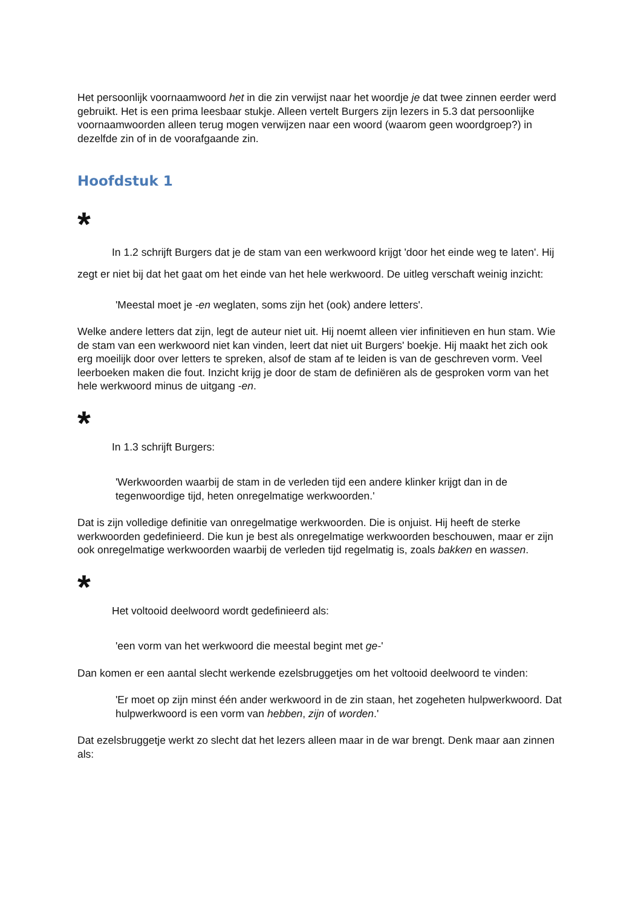Het persoonlijk voornaamwoord het in die zin verwijst naar het woordje je dat twee zinnen eerder werd gebruikt. Het is een prima leesbaar stukje. Alleen vertelt Burgers zijn lezers in 5.3 dat persoonlijke voornaamwoorden alleen terug mogen verwijzen naar een woord (waarom geen woordgroep?) in dezelfde zin of in de voorafgaande zin.
Hoofdstuk 1
*
In 1.2 schrijft Burgers dat je de stam van een werkwoord krijgt 'door het einde weg te laten'. Hij zegt er niet bij dat het gaat om het einde van het hele werkwoord. De uitleg verschaft weinig inzicht:
'Meestal moet je -en weglaten, soms zijn het (ook) andere letters'.
Welke andere letters dat zijn, legt de auteur niet uit. Hij noemt alleen vier infinitieven en hun stam. Wie de stam van een werkwoord niet kan vinden, leert dat niet uit Burgers' boekje. Hij maakt het zich ook erg moeilijk door over letters te spreken, alsof de stam af te leiden is van de geschreven vorm. Veel leerboeken maken die fout. Inzicht krijg je door de stam de definiëren als de gesproken vorm van het hele werkwoord minus de uitgang -en.
*
In 1.3 schrijft Burgers:
'Werkwoorden waarbij de stam in de verleden tijd een andere klinker krijgt dan in de tegenwoordige tijd, heten onregelmatige werkwoorden.'
Dat is zijn volledige definitie van onregelmatige werkwoorden. Die is onjuist. Hij heeft de sterke werkwoorden gedefinieerd. Die kun je best als onregelmatige werkwoorden beschouwen, maar er zijn ook onregelmatige werkwoorden waarbij de verleden tijd regelmatig is, zoals bakken en wassen.
*
Het voltooid deelwoord wordt gedefinieerd als:
'een vorm van het werkwoord die meestal begint met ge-'
Dan komen er een aantal slecht werkende ezelsbruggetjes om het voltooid deelwoord te vinden:
'Er moet op zijn minst één ander werkwoord in de zin staan, het zogeheten hulpwerkwoord. Dat hulpwerkwoord is een vorm van hebben, zijn of worden.'
Dat ezelsbruggetje werkt zo slecht dat het lezers alleen maar in de war brengt. Denk maar aan zinnen als: